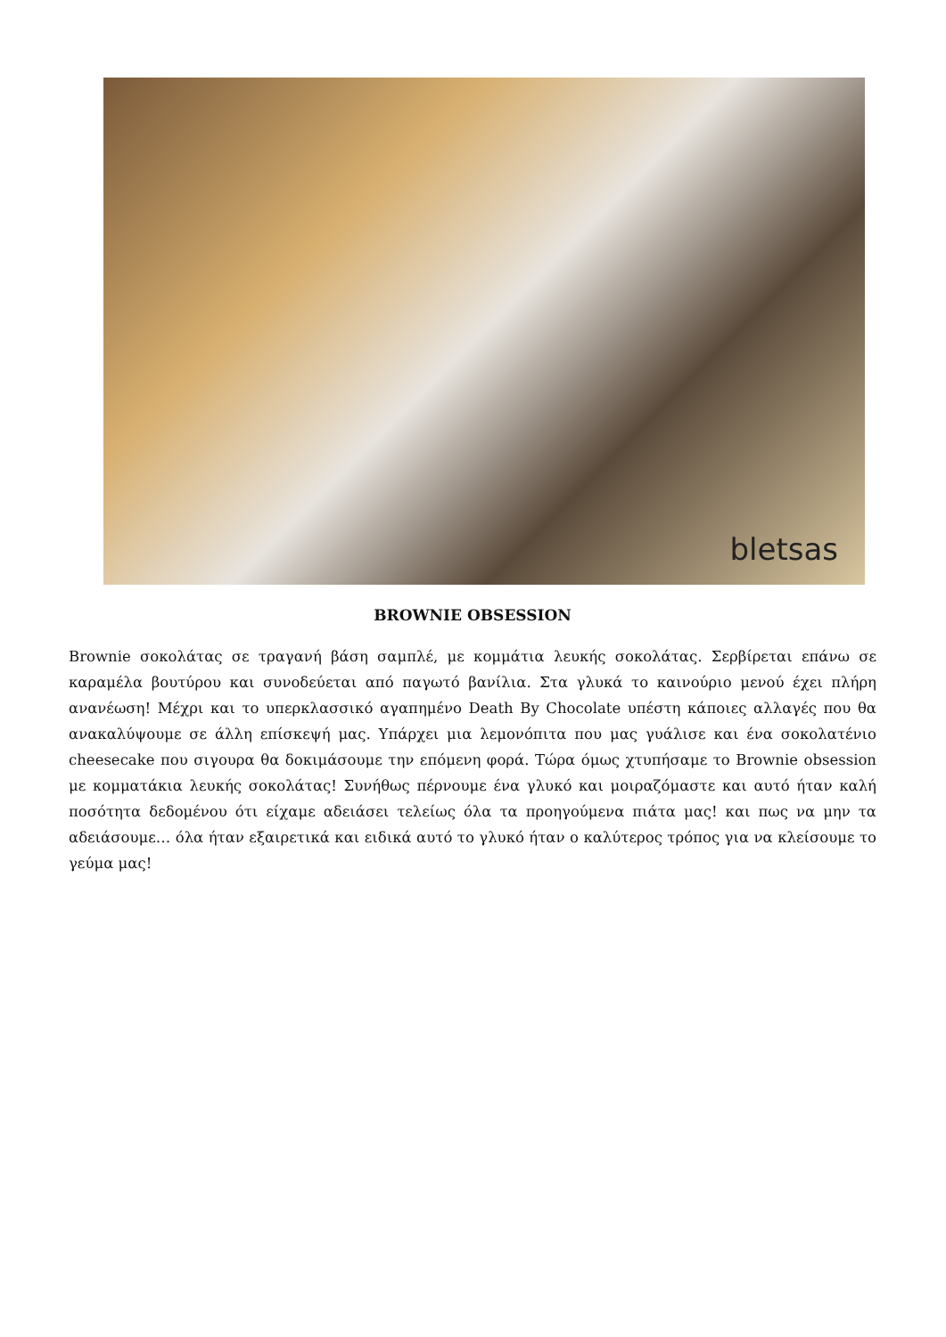bletsas
BROWNIE OBSESSION
Brownie σοκολάτας σε τραγανή βάση σαμπλέ, με κομμάτια λευκής σοκολάτας. Σερβίρεται επάνω σε καραμέλα βουτύρου και συνοδεύεται από παγωτό βανίλια. Στα γλυκά το καινούριο μενού έχει πλήρη ανανέωση! Μέχρι και το υπερκλασσικό αγαπημένο Death By Chocolate υπέστη κάποιες αλλαγές που θα ανακαλύψουμε σε άλλη επίσκεψή μας. Υπάρχει μια λεμονόπιτα που μας γυάλισε και ένα σοκολατένιο cheesecake που σιγουρα θα δοκιμάσουμε την επόμενη φορά. Τώρα όμως χτυπήσαμε το Brownie obsession με κομματάκια λευκής σοκολάτας! Συνήθως πέρνουμε ένα γλυκό και μοιραζόμαστε και αυτό ήταν καλή ποσότητα δεδομένου ότι είχαμε αδειάσει τελείως όλα τα προηγούμενα πιάτα μας! και πως να μην τα αδειάσουμε… όλα ήταν εξαιρετικά και ειδικά αυτό το γλυκό ήταν ο καλύτερος τρόπος για να κλείσουμε το γεύμα μας!